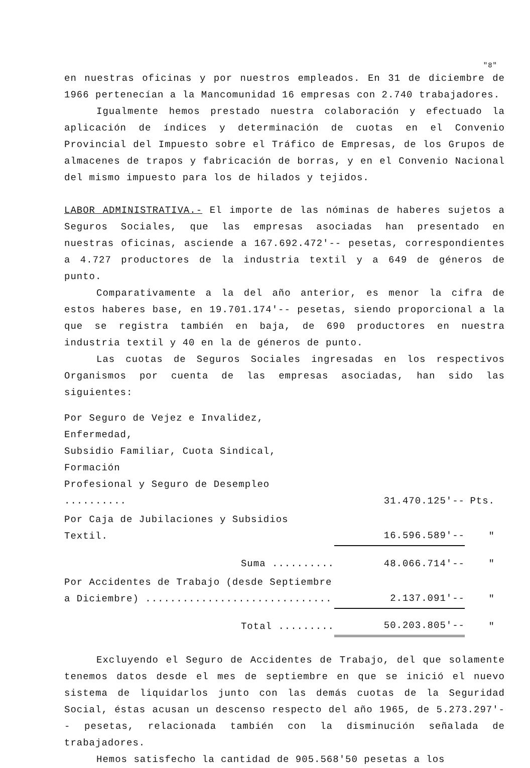"8"
en nuestras oficinas y por nuestros empleados. En 31 de diciembre de 1966 pertenecían a la Mancomunidad 16 empresas con 2.740 trabajadores.
Igualmente hemos prestado nuestra colaboración y efectuado la aplicación de índices y determinación de cuotas en el Convenio Provincial del Impuesto sobre el Tráfico de Empresas, de los Grupos de almacenes de trapos y fabricación de borras, y en el Convenio Nacional del mismo impuesto para los de hilados y tejidos.
LABOR ADMINISTRATIVA.- El importe de las nóminas de haberes sujetos a Seguros Sociales, que las empresas asociadas han presentado en nuestras oficinas, asciende a 167.692.472'-- pesetas, correspondientes a 4.727 productores de la industria textil y a 649 de géneros de punto.
Comparativamente a la del año anterior, es menor la cifra de estos haberes base, en 19.701.174'-- pesetas, siendo proporcional a la que se registra también en baja, de 690 productores en nuestra industria textil y 40 en la de géneros de punto.
Las cuotas de Seguros Sociales ingresadas en los respectivos Organismos por cuenta de las empresas asociadas, han sido las siguientes:
| Por Seguro de Vejez e Invalidez, Enfermedad, Subsidio Familiar, Cuota Sindical, Formación Profesional y Seguro de Desempleo .......... | 31.470.125'-- | Pts. |
| Por Caja de Jubilaciones y Subsidios Textil. | 16.596.589'-- | " |
| Suma .......... | 48.066.714'-- | " |
| Por Accidentes de Trabajo (desde Septiembre a Diciembre) .............................. | 2.137.091'-- | " |
| Total ......... | 50.203.805'-- | " |
Excluyendo el Seguro de Accidentes de Trabajo, del que solamente tenemos datos desde el mes de septiembre en que se inició el nuevo sistema de liquidarlos junto con las demás cuotas de la Seguridad Social, éstas acusan un descenso respecto del año 1965, de 5.273.297'-- pesetas, relacionada también con la disminución señalada de trabajadores.
Hemos satisfecho la cantidad de 905.568'50 pesetas a los